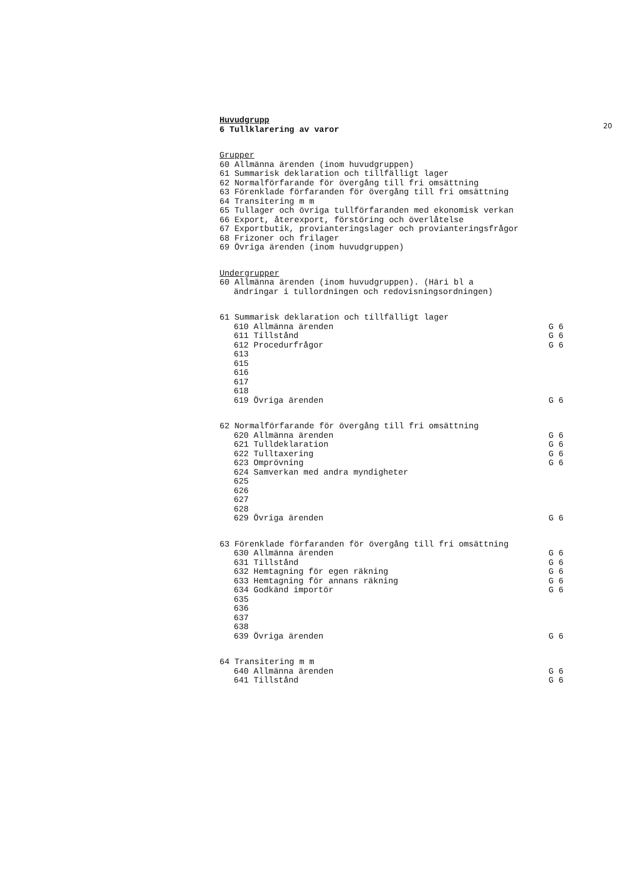20
Huvudgrupp
6 Tullklarering av varor
Grupper
60 Allmänna ärenden (inom huvudgruppen)
61 Summarisk deklaration och tillfälligt lager
62 Normalförfarande för övergång till fri omsättning
63 Förenklade förfaranden för övergång till fri omsättning
64 Transitering m m
65 Tullager och övriga tullförfaranden med ekonomisk verkan
66 Export, återexport, förstöring och överlåtelse
67 Exportbutik, provianteringslager och provianteringsfrågor
68 Frizoner och frilager
69 Övriga ärenden (inom huvudgruppen)
Undergrupper
60 Allmänna ärenden (inom huvudgruppen). (Häri bl a
ändringar i tullordningen och redovisningsordningen)
61 Summarisk deklaration och tillfälligt lager
610 Allmänna ärenden G 6
611 Tillstånd G 6
612 Procedurfrågor G 6
613
615
616
617
618
619 Övriga ärenden G 6
62 Normalförfarande för övergång till fri omsättning
620 Allmänna ärenden G 6
621 Tulldeklaration G 6
622 Tulltaxering G 6
623 Omprövning G 6
624 Samverkan med andra myndigheter
625
626
627
628
629 Övriga ärenden G 6
63 Förenklade förfaranden för övergång till fri omsättning
630 Allmänna ärenden G 6
631 Tillstånd G 6
632 Hemtagning för egen räkning G 6
633 Hemtagning för annans räkning G 6
634 Godkänd importör G 6
635
636
637
638
639 Övriga ärenden G 6
64 Transitering m m
640 Allmänna ärenden G 6
641 Tillstånd G 6